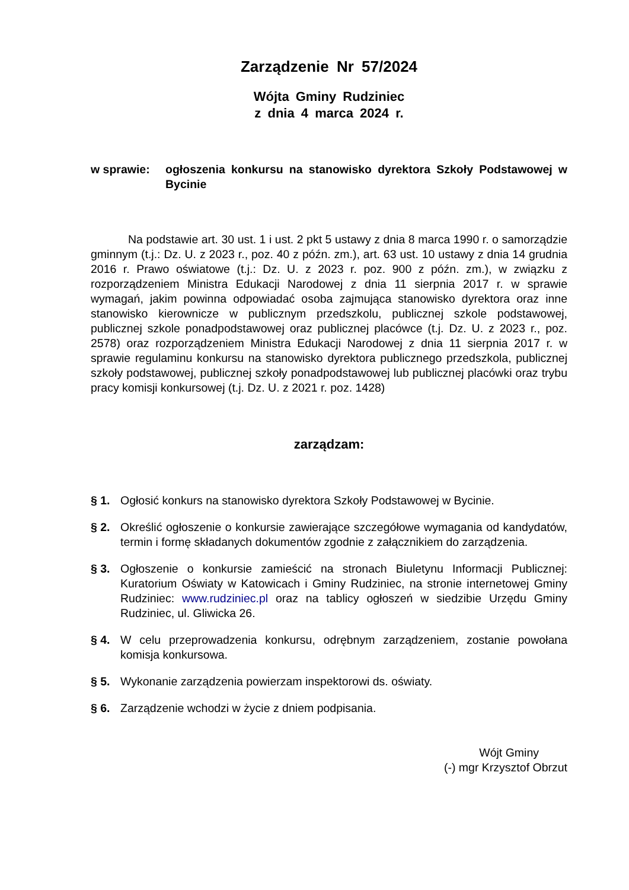Zarządzenie Nr 57/2024
Wójta Gminy Rudziniec
z dnia 4 marca 2024 r.
w sprawie: ogłoszenia konkursu na stanowisko dyrektora Szkoły Podstawowej w Bycinie
Na podstawie art. 30 ust. 1 i ust. 2 pkt 5 ustawy z dnia 8 marca 1990 r. o samorządzie gminnym (t.j.: Dz. U. z 2023 r., poz. 40 z późn. zm.), art. 63 ust. 10 ustawy z dnia 14 grudnia 2016 r. Prawo oświatowe (t.j.: Dz. U. z 2023 r. poz. 900 z późn. zm.), w związku z rozporządzeniem Ministra Edukacji Narodowej z dnia 11 sierpnia 2017 r. w sprawie wymagań, jakim powinna odpowiadać osoba zajmująca stanowisko dyrektora oraz inne stanowisko kierownicze w publicznym przedszkolu, publicznej szkole podstawowej, publicznej szkole ponadpodstawowej oraz publicznej placówce (t.j. Dz. U. z 2023 r., poz. 2578) oraz rozporządzeniem Ministra Edukacji Narodowej z dnia 11 sierpnia 2017 r. w sprawie regulaminu konkursu na stanowisko dyrektora publicznego przedszkola, publicznej szkoły podstawowej, publicznej szkoły ponadpodstawowej lub publicznej placówki oraz trybu pracy komisji konkursowej (t.j. Dz. U. z 2021 r. poz. 1428)
zarządzam:
§ 1. Ogłosić konkurs na stanowisko dyrektora Szkoły Podstawowej w Bycinie.
§ 2. Określić ogłoszenie o konkursie zawierające szczegółowe wymagania od kandydatów, termin i formę składanych dokumentów zgodnie z załącznikiem do zarządzenia.
§ 3. Ogłoszenie o konkursie zamieścić na stronach Biuletynu Informacji Publicznej: Kuratorium Oświaty w Katowicach i Gminy Rudziniec, na stronie internetowej Gminy Rudziniec: www.rudziniec.pl oraz na tablicy ogłoszeń w siedzibie Urzędu Gminy Rudziniec, ul. Gliwicka 26.
§ 4. W celu przeprowadzenia konkursu, odrębnym zarządzeniem, zostanie powołana komisja konkursowa.
§ 5. Wykonanie zarządzenia powierzam inspektorowi ds. oświaty.
§ 6. Zarządzenie wchodzi w życie z dniem podpisania.
Wójt Gminy
(-) mgr Krzysztof Obrzut